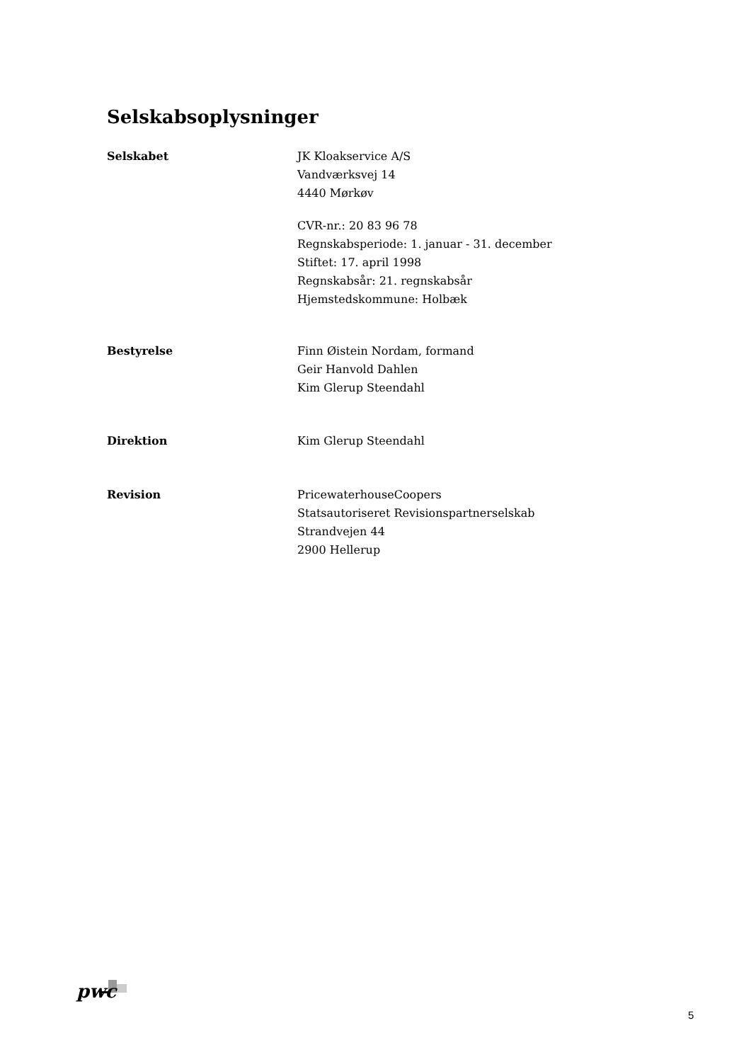Selskabsoplysninger
Selskabet JK Kloakservice A/S
Vandværksvej 14
4440 Mørkøv
CVR-nr.: 20 83 96 78
Regnskabsperiode: 1. januar - 31. december
Stiftet: 17. april 1998
Regnskabsår: 21. regnskabsår
Hjemstedskommune: Holbæk
Bestyrelse Finn Øistein Nordam, formand
Geir Hanvold Dahlen
Kim Glerup Steendahl
Direktion Kim Glerup Steendahl
Revision PricewaterhouseCoopers
Statsautoriseret Revisionspartnerselskab
Strandvejen 44
2900 Hellerup
pwc
5